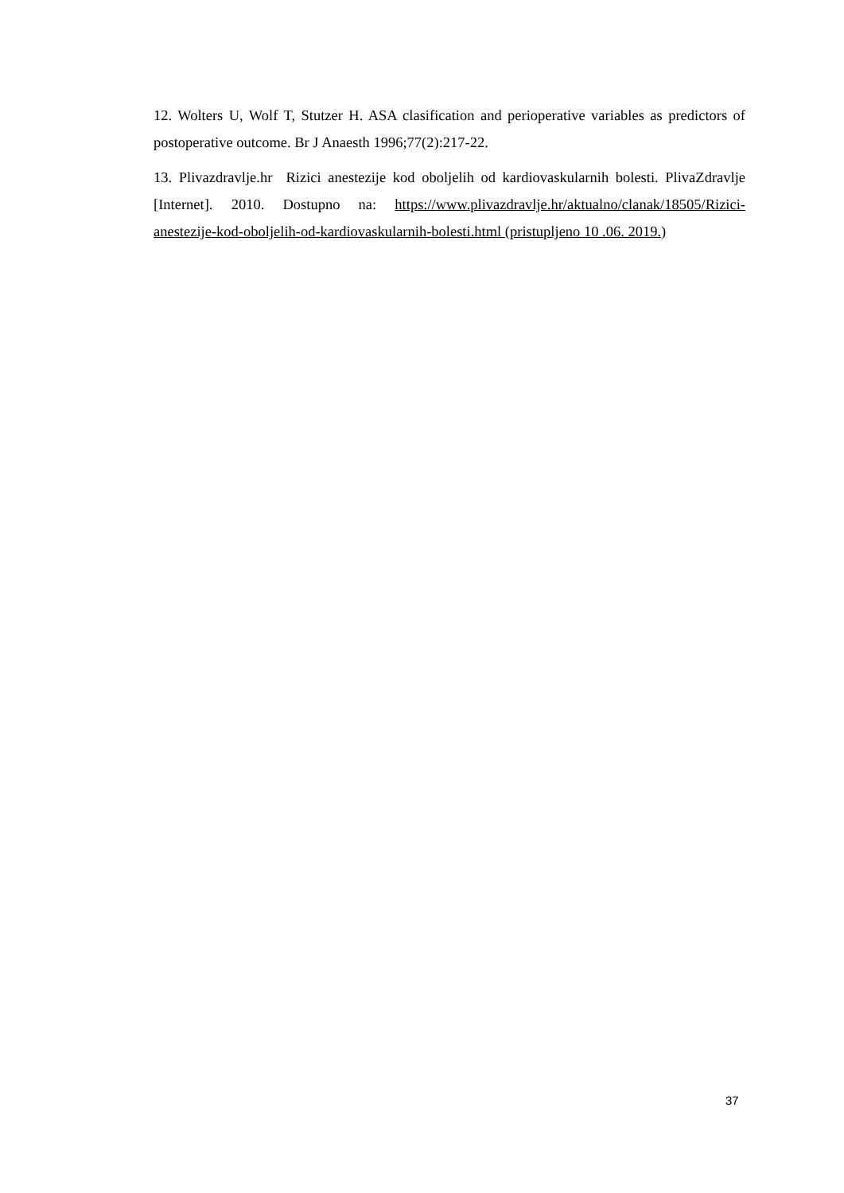12. Wolters U, Wolf T, Stutzer H. ASA clasification and perioperative variables as predictors of postoperative outcome. Br J Anaesth 1996;77(2):217-22.
13. Plivazdravlje.hr Rizici anestezije kod oboljelih od kardiovaskularnih bolesti. PlivaZdravlje [Internet]. 2010. Dostupno na: https://www.plivazdravlje.hr/aktualno/clanak/18505/Rizici-anestezije-kod-oboljelih-od-kardiovaskularnih-bolesti.html (pristupljeno 10 .06. 2019.)
37